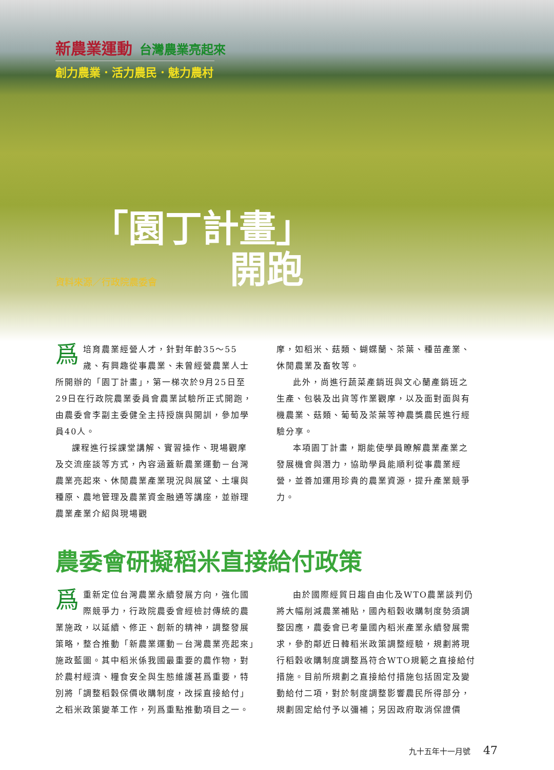新農業運動 台灣農業亮起來
創力農業．活力農民．魅力農村
「園丁計畫」
開跑
資料來源／行政院農委會
爲培育農業經營人才，針對年齡35～55歲、有興趣從事農業、未曾經營農業人士所開辦的「園丁計畫」，第一梯次於9月25日至29日在行政院農業委員會農業試驗所正式開跑，由農委會李副主委健全主持授旗與開訓，參加學員40人。
課程進行採課堂講解、實習操作、現場觀摩及交流座談等方式，內容涵蓋新農業運動－台灣農業亮起來、休閒農業產業現況與展望、土壤與種原、農地管理及農業資金融通等講座，並辦理農業產業介紹與現場觀
摩，如稻米、菇類、蝴蝶蘭、茶葉、種苗產業、休閒農業及畜牧等。
此外，尚進行蔬菜產銷班與文心蘭產銷班之生產、包裝及出貨等作業觀摩，以及面對面與有機農業、菇類、葡萄及茶葉等神農獎農民進行經驗分享。
本項園丁計畫，期能使學員瞭解農業產業之發展機會與潛力，協助學員能順利從事農業經營，並善加運用珍貴的農業資源，提升產業競爭力。
農委會研擬稻米直接給付政策
爲重新定位台灣農業永續發展方向，強化國際競爭力，行政院農委會經檢討傳統的農業施政，以延續、修正、創新的精神，調整發展策略，整合推動「新農業運動－台灣農業亮起來」施政藍圖。其中稻米係我國最重要的農作物，對於農村經濟、糧食安全與生態維護甚爲重要，特別將「調整稻穀保價收購制度，改採直接給付」之稻米政策變革工作，列爲重點推動項目之一。
由於國際經貿日趨自由化及WTO農業談判仍將大幅削減農業補貼，國內稻穀收購制度勢須調整因應，農委會已考量國內稻米產業永續發展需求，參酌鄰近日韓稻米政策調整經驗，規劃將現行稻穀收購制度調整爲符合WTO規範之直接給付措施。目前所規劃之直接給付措施包括固定及變動給付二項，對於制度調整影響農民所得部分，規劃固定給付予以彌補；另因政府取消保證價
九十五年十一月號 47